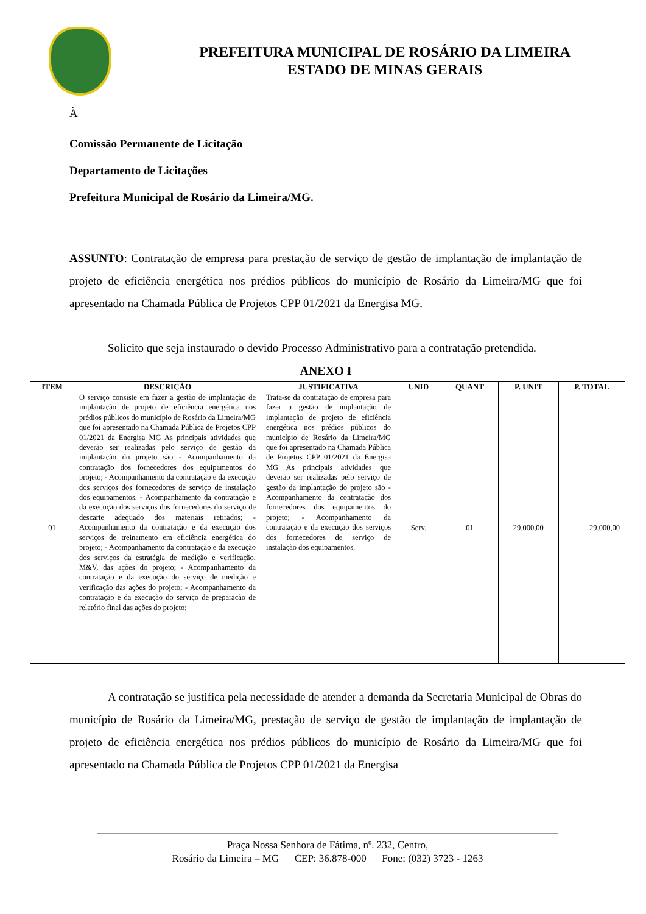PREFEITURA MUNICIPAL DE ROSÁRIO DA LIMEIRA
ESTADO DE MINAS GERAIS
À
Comissão Permanente de Licitação
Departamento de Licitações
Prefeitura Municipal de Rosário da Limeira/MG.
ASSUNTO: Contratação de empresa para prestação de serviço de gestão de implantação de implantação de projeto de eficiência energética nos prédios públicos do município de Rosário da Limeira/MG que foi apresentado na Chamada Pública de Projetos CPP 01/2021 da Energisa MG.
Solicito que seja instaurado o devido Processo Administrativo para a contratação pretendida.
ANEXO I
| ITEM | DESCRIÇÃO | JUSTIFICATIVA | UNID | QUANT | P. UNIT | P. TOTAL |
| --- | --- | --- | --- | --- | --- | --- |
| 01 | O serviço consiste em fazer a gestão de implantação de implantação de projeto de eficiência energética nos prédios públicos do município de Rosário da Limeira/MG que foi apresentado na Chamada Pública de Projetos CPP 01/2021 da Energisa MG As principais atividades que deverão ser realizadas pelo serviço de gestão da implantação do projeto são - Acompanhamento da contratação dos fornecedores dos equipamentos do projeto; - Acompanhamento da contratação e da execução dos serviços dos fornecedores de serviço de instalação dos equipamentos. - Acompanhamento da contratação e da execução dos serviços dos fornecedores do serviço de descarte adequado dos materiais retirados; - Acompanhamento da contratação e da execução dos serviços de treinamento em eficiência energética do projeto; - Acompanhamento da contratação e da execução dos serviços da estratégia de medição e verificação, M&V, das ações do projeto; - Acompanhamento da contratação e da execução do serviço de medição e verificação das ações do projeto; - Acompanhamento da contratação e da execução do serviço de preparação de relatório final das ações do projeto; | Trata-se da contratação de empresa para fazer a gestão de implantação de implantação de projeto de eficiência energética nos prédios públicos do município de Rosário da Limeira/MG que foi apresentado na Chamada Pública de Projetos CPP 01/2021 da Energisa MG As principais atividades que deverão ser realizadas pelo serviço de gestão da implantação do projeto são - Acompanhamento da contratação dos fornecedores dos equipamentos do projeto; - Acompanhamento da contratação e da execução dos serviços dos fornecedores de serviço de instalação dos equipamentos. | Serv. | 01 | 29.000,00 | 29.000,00 |
A contratação se justifica pela necessidade de atender a demanda da Secretaria Municipal de Obras do município de Rosário da Limeira/MG, prestação de serviço de gestão de implantação de implantação de projeto de eficiência energética nos prédios públicos do município de Rosário da Limeira/MG que foi apresentado na Chamada Pública de Projetos CPP 01/2021 da Energisa
Praça Nossa Senhora de Fátima, nº. 232, Centro,
Rosário da Limeira – MG CEP: 36.878-000 Fone: (032) 3723 - 1263